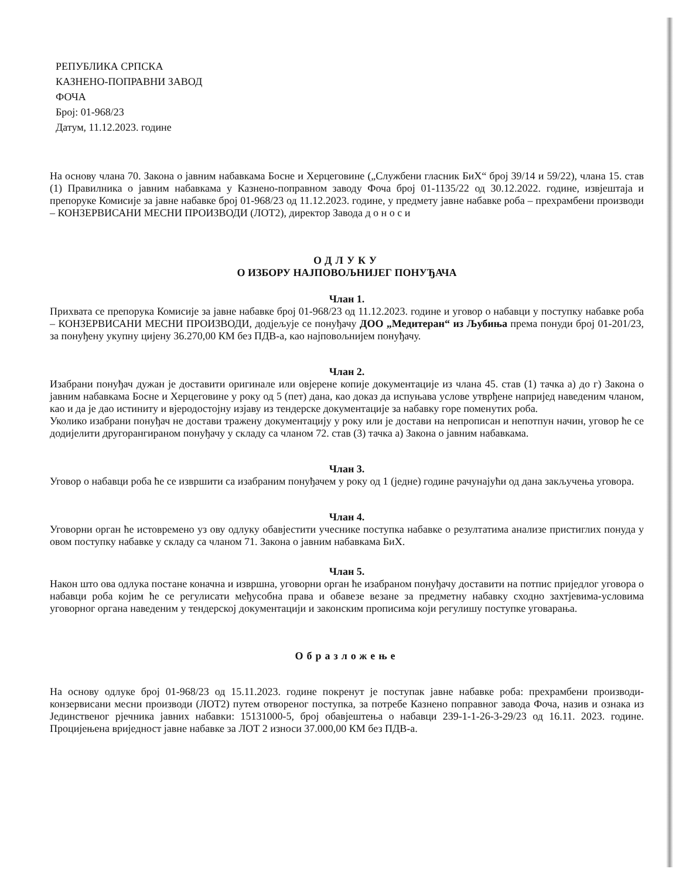РЕПУБЛИКА СРПСКА
КАЗНЕНО-ПОПРАВНИ ЗАВОД
ФОЧА
Број: 01-968/23
Датум, 11.12.2023. године
На основу члана 70. Закона о јавним набавкама Босне и Херцеговине („Службени гласник БиХ“ број 39/14 и 59/22), члана 15. став (1) Правилника о јавним набавкама у Казнено-поправном заводу Фоча број 01-1135/22 од 30.12.2022. године, извјештаја и препоруке Комисије за јавне набавке број 01-968/23 од 11.12.2023. године, у предмету јавне набавке роба – прехрамбени производи – КОНЗЕРВИСАНИ МЕСНИ ПРОИЗВОДИ (ЛОТ2), директор Завода д о н о с и
ОДЛУКУ
О ИЗБОРУ НАЈПОВОЉНИЈЕГ ПОНУЂАЧА
Члан 1.
Прихвата се препорука Комисије за јавне набавке број 01-968/23 од 11.12.2023. године и уговор о набавци у поступку набавке роба – КОНЗЕРВИСАНИ МЕСНИ ПРОИЗВОДИ, додјељује се понуђачу ДОО „Медитеран“ из Љубиња према понуди број 01-201/23, за понуђену укупну цијену 36.270,00 КМ без ПДВ-а, као најповољнијем понуђачу.
Члан 2.
Изабрани понуђач дужан је доставити оригинале или овјерене копије документације из члана 45. став (1) тачка а) до г) Закона о јавним набавкама Босне и Херцеговине у року од 5 (пет) дана, као доказ да испуњава услове утврђене напријед наведеним чланом, као и да је дао истиниту и вјеродостојну изјаву из тендерске документације за набавку горе поменутих роба.
Уколико изабрани понуђач не достави тражену документацију у року или је достави на непрописан и непотпун начин, уговор ће се додијелити другорангираном понуђачу у складу са чланом 72. став (3) тачка а) Закона о јавним набавкама.
Члан 3.
Уговор о набавци роба ће се извршити са изабраним понуђачем у року од 1 (једне) године рачунајући од дана закључења уговора.
Члан 4.
Уговорни орган ће истовремено уз ову одлуку обавјестити учеснике поступка набавке о резултатима анализе пристиглих понуда у овом поступку набавке у складу са чланом 71. Закона о јавним набавкама БиХ.
Члан 5.
Након што ова одлука постане коначна и извршна, уговорни орган ће изабраном понуђачу доставити на потпис приједлог уговора о набавци роба којим ће се регулисати међусобна права и обавезе везане за предметну набавку сходно захтјевима-условима уговорног органа наведеним у тендерској документацији и законским прописима који регулишу поступке уговарања.
Образложење
На основу одлуке број 01-968/23 од 15.11.2023. године покренут је поступак јавне набавке роба: прехрамбени производи- конзервисани месни производи (ЛОТ2) путем отвореног поступка, за потребе Казнено поправног завода Фоча, назив и ознака из Јединственог рјечника јавних набавки: 15131000-5, број обавјештења о набавци 239-1-1-26-3-29/23 од 16.11. 2023. године. Процијењена вриједност јавне набавке за ЛОТ 2 износи 37.000,00 КМ без ПДВ-а.